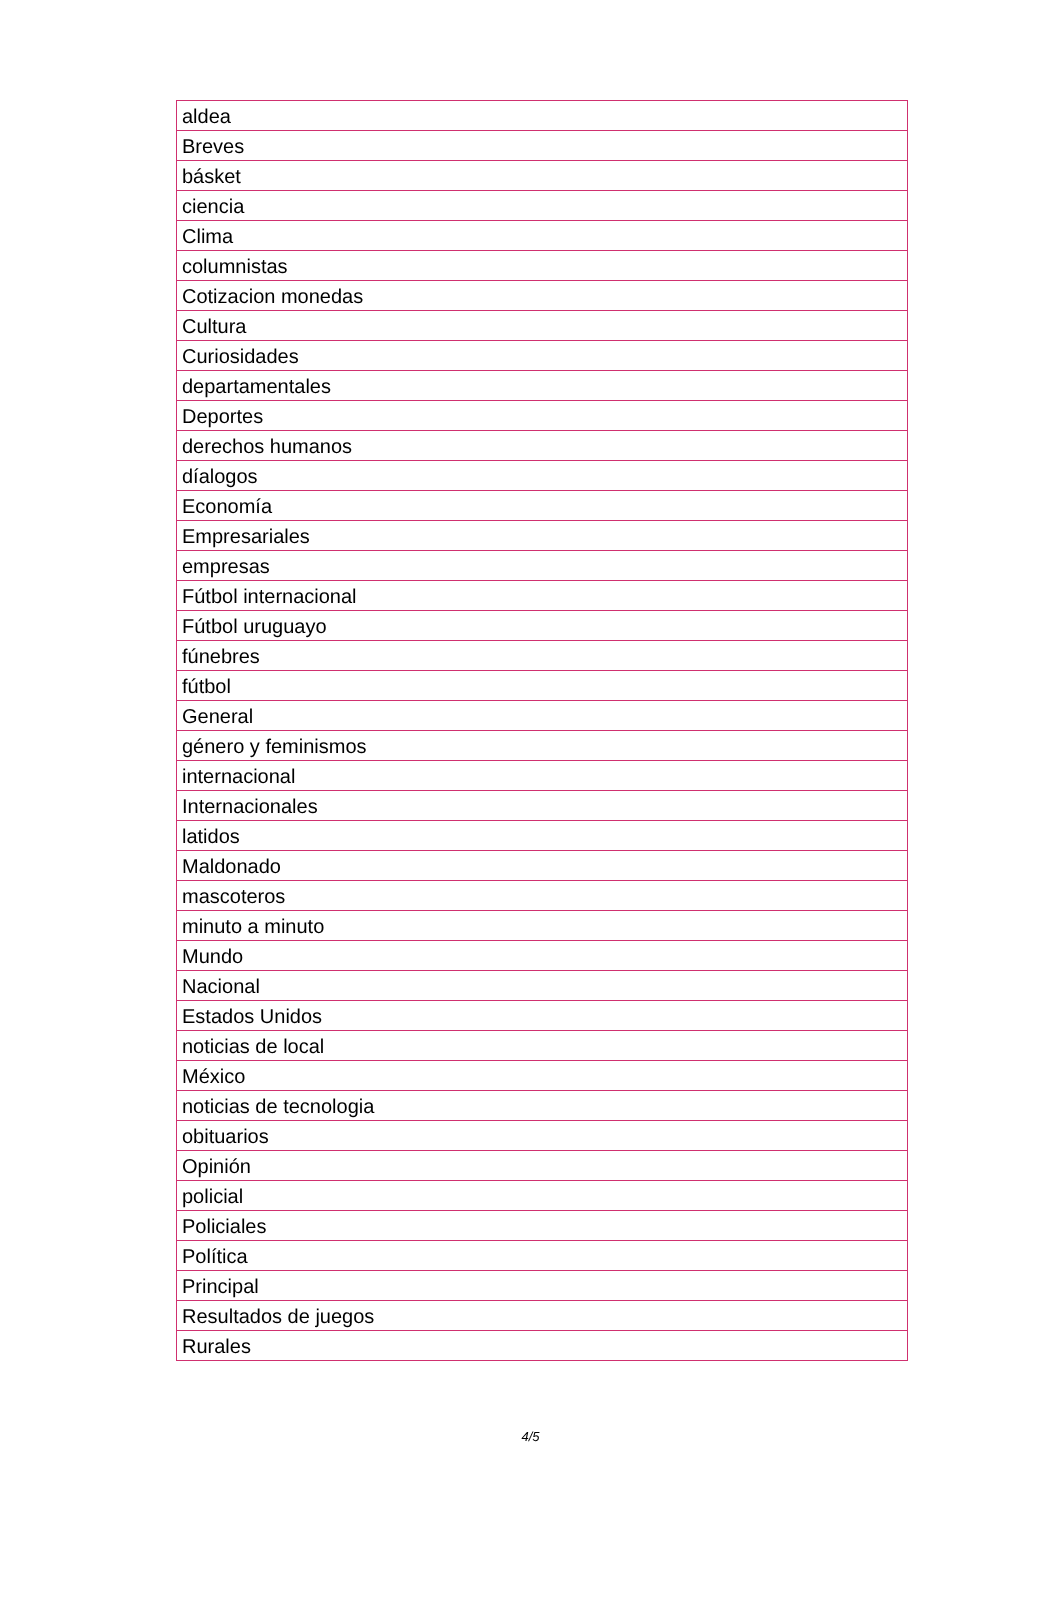| aldea |
| Breves |
| básket |
| ciencia |
| Clima |
| columnistas |
| Cotizacion monedas |
| Cultura |
| Curiosidades |
| departamentales |
| Deportes |
| derechos humanos |
| díalogos |
| Economía |
| Empresariales |
| empresas |
| Fútbol internacional |
| Fútbol uruguayo |
| fúnebres |
| fútbol |
| General |
| género y feminismos |
| internacional |
| Internacionales |
| latidos |
| Maldonado |
| mascoteros |
| minuto a minuto |
| Mundo |
| Nacional |
| Estados Unidos |
| noticias de local |
| México |
| noticias de tecnologia |
| obituarios |
| Opinión |
| policial |
| Policiales |
| Política |
| Principal |
| Resultados de juegos |
| Rurales |
4/5